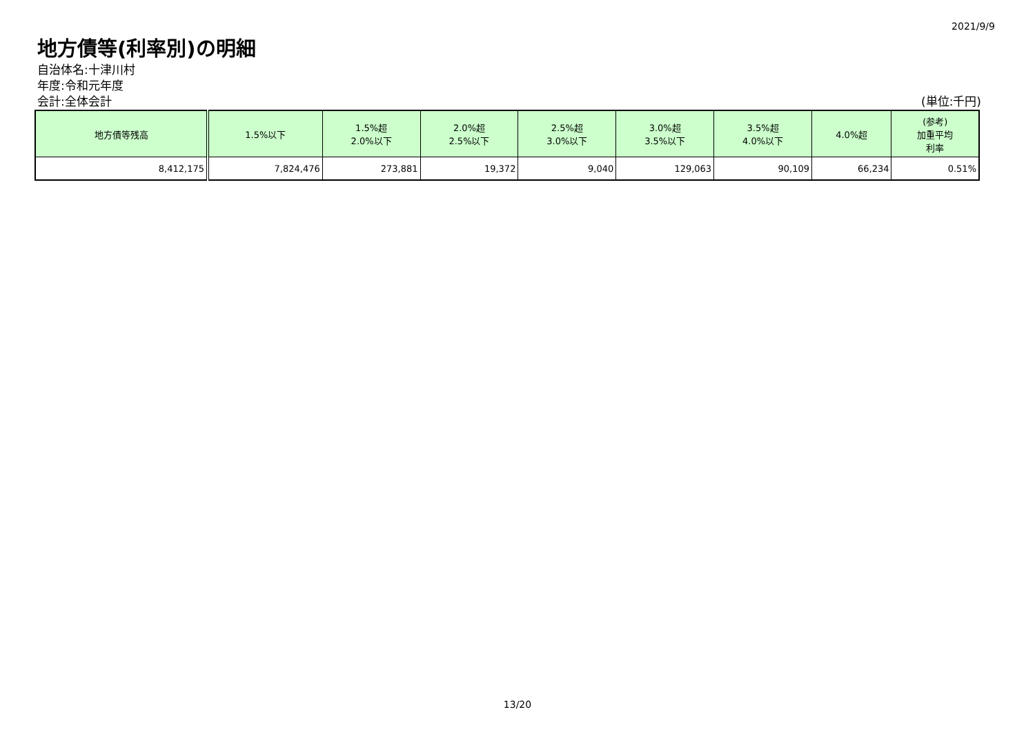2021/9/9
地方債等(利率別)の明細
自治体名:十津川村
年度:令和元年度
会計:全体会計 (単位:千円)
| 地方債等残高 | 1.5%以下 | 1.5%超 2.0%以下 | 2.0%超 2.5%以下 | 2.5%超 3.0%以下 | 3.0%超 3.5%以下 | 3.5%超 4.0%以下 | 4.0%超 | (参考) 加重平均 利率 |
| --- | --- | --- | --- | --- | --- | --- | --- | --- |
| 8,412,175 | 7,824,476 | 273,881 | 19,372 | 9,040 | 129,063 | 90,109 | 66,234 | 0.51% |
13/20